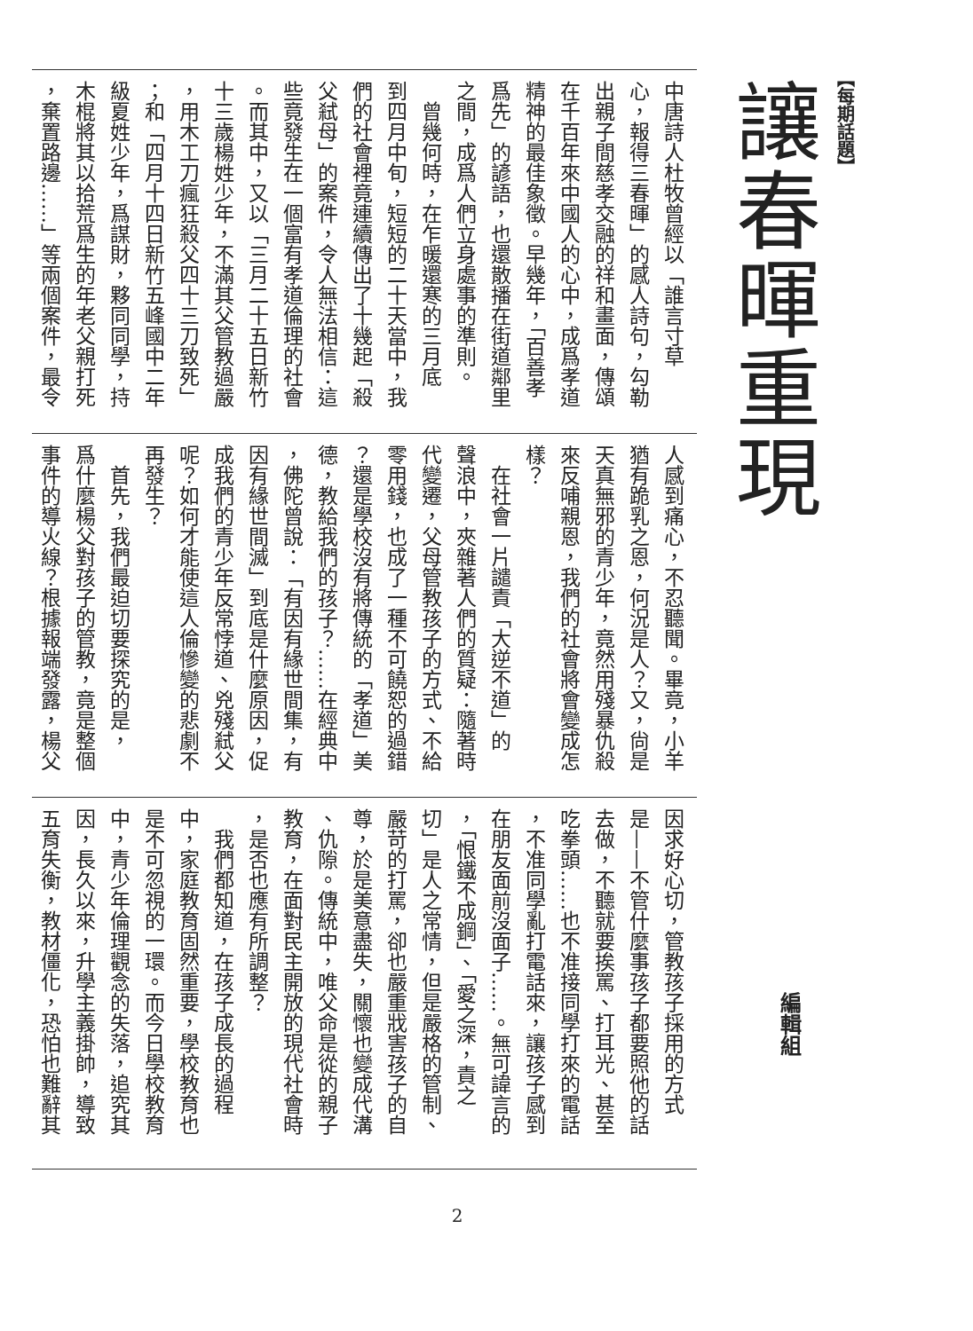【每期話題】
讓春暉重現
編輯組
中唐詩人杜牧曾經以「誰言寸草
心，報得三春暉」的感人詩句，勾勒
出親子間慈孝交融的祥和畫面，傳頌
在千百年來中國人的心中，成爲孝道
精神的最佳象徵。早幾年，「百善孝
爲先」的諺語，也還散播在街道鄰里
之間，成爲人們立身處事的準則。
　曾幾何時，在乍暖還寒的三月底
到四月中旬，短短的二十天當中，我
們的社會裡竟連續傳出了十幾起「殺
父弒母」的案件，令人無法相信：這
些竟發生在一個富有孝道倫理的社會
。而其中，又以「三月二十五日新竹
十三歲楊姓少年，不滿其父管教過嚴
，用木工刀瘋狂殺父四十三刀致死」
；和「四月十四日新竹五峰國中二年
級夏姓少年，爲謀財，夥同同學，持
木棍將其以拾荒爲生的年老父親打死
，棄置路邊……」等兩個案件，最令
人感到痛心，不忍聽聞。畢竟，小羊
猶有跪乳之恩，何況是人？又，尙是
天真無邪的青少年，竟然用殘暴仇殺
來反哺親恩，我們的社會將會變成怎
樣？
　在社會一片譴責「大逆不道」的
聲浪中，夾雜著人們的質疑：隨著時
代變遷，父母管教孩子的方式、不給
零用錢，也成了一種不可饒恕的過錯
？還是學校沒有將傳統的「孝道」美
德，教給我們的孩子？……在經典中
，佛陀曾說：「有因有緣世間集，有
因有緣世間滅」到底是什麼原因，促
成我們的青少年反常悖道、兇殘弒父
呢？如何才能使這人倫慘變的悲劇不
再發生？
　首先，我們最迫切要探究的是，
爲什麼楊父對孩子的管教，竟是整個
事件的導火線？根據報端發露，楊父
因求好心切，管教孩子採用的方式
是——不管什麼事孩子都要照他的話
去做，不聽就要挨罵、打耳光、甚至
吃拳頭……也不准接同學打來的電話
，不准同學亂打電話來，讓孩子感到
在朋友面前沒面子……。無可諱言的
，「恨鐵不成鋼」、「愛之深，責之
切」是人之常情，但是嚴格的管制、
嚴苛的打罵，卻也嚴重戕害孩子的自
尊，於是美意盡失，關懷也變成代溝
、仇隙。傳統中，唯父命是從的親子
教育，在面對民主開放的現代社會時
，是否也應有所調整？
　我們都知道，在孩子成長的過程
中，家庭教育固然重要，學校教育也
是不可忽視的一環。而今日學校教育
中，青少年倫理觀念的失落，追究其
因，長久以來，升學主義掛帥，導致
五育失衡，教材僵化，恐怕也難辭其
2